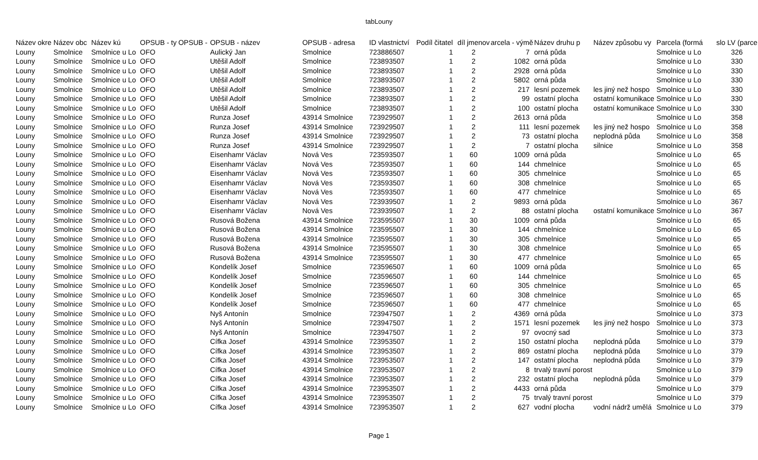tabLouny
| Název okre | Název obc | Název kú | OPSUB - ty | OPSUB - | OPSUB - název | OPSUB - adresa | ID vlastnictví | Podíl čitatel | díl jmenov | arcela - výmě | Název druhu p | Název způsobu vy | Parcela (formá | slo LV (parce |
| --- | --- | --- | --- | --- | --- | --- | --- | --- | --- | --- | --- | --- | --- | --- |
| Louny | Smolnice | Smolnice u Lo | OFO | | Aulický Jan | Smolnice | 723886507 | 1 | 2 | 7 | orná půda | | Smolnice u Lo | 326 |
| Louny | Smolnice | Smolnice u Lo | OFO | | Utěšil Adolf | Smolnice | 723893507 | 1 | 2 | 1082 | orná půda | | Smolnice u Lo | 330 |
| Louny | Smolnice | Smolnice u Lo | OFO | | Utěšil Adolf | Smolnice | 723893507 | 1 | 2 | 2928 | orná půda | | Smolnice u Lo | 330 |
| Louny | Smolnice | Smolnice u Lo | OFO | | Utěšil Adolf | Smolnice | 723893507 | 1 | 2 | 5802 | orná půda | | Smolnice u Lo | 330 |
| Louny | Smolnice | Smolnice u Lo | OFO | | Utěšil Adolf | Smolnice | 723893507 | 1 | 2 | 217 | lesní pozemek | les jiný než hospo | Smolnice u Lo | 330 |
| Louny | Smolnice | Smolnice u Lo | OFO | | Utěšil Adolf | Smolnice | 723893507 | 1 | 2 | 99 | ostatní plocha | ostatní komunikace | Smolnice u Lo | 330 |
| Louny | Smolnice | Smolnice u Lo | OFO | | Utěšil Adolf | Smolnice | 723893507 | 1 | 2 | 100 | ostatní plocha | ostatní komunikace | Smolnice u Lo | 330 |
| Louny | Smolnice | Smolnice u Lo | OFO | | Runza Josef | 43914 Smolnice | 723929507 | 1 | 2 | 2613 | orná půda | | Smolnice u Lo | 358 |
| Louny | Smolnice | Smolnice u Lo | OFO | | Runza Josef | 43914 Smolnice | 723929507 | 1 | 2 | 111 | lesní pozemek | les jiný než hospo | Smolnice u Lo | 358 |
| Louny | Smolnice | Smolnice u Lo | OFO | | Runza Josef | 43914 Smolnice | 723929507 | 1 | 2 | 73 | ostatní plocha | neplodná půda | Smolnice u Lo | 358 |
| Louny | Smolnice | Smolnice u Lo | OFO | | Runza Josef | 43914 Smolnice | 723929507 | 1 | 2 | 7 | ostatní plocha | silnice | Smolnice u Lo | 358 |
| Louny | Smolnice | Smolnice u Lo | OFO | | Eisenhamr Václav | Nová Ves | 723593507 | 1 | 60 | 1009 | orná půda | | Smolnice u Lo | 65 |
| Louny | Smolnice | Smolnice u Lo | OFO | | Eisenhamr Václav | Nová Ves | 723593507 | 1 | 60 | 144 | chmelnice | | Smolnice u Lo | 65 |
| Louny | Smolnice | Smolnice u Lo | OFO | | Eisenhamr Václav | Nová Ves | 723593507 | 1 | 60 | 305 | chmelnice | | Smolnice u Lo | 65 |
| Louny | Smolnice | Smolnice u Lo | OFO | | Eisenhamr Václav | Nová Ves | 723593507 | 1 | 60 | 308 | chmelnice | | Smolnice u Lo | 65 |
| Louny | Smolnice | Smolnice u Lo | OFO | | Eisenhamr Václav | Nová Ves | 723593507 | 1 | 60 | 477 | chmelnice | | Smolnice u Lo | 65 |
| Louny | Smolnice | Smolnice u Lo | OFO | | Eisenhamr Václav | Nová Ves | 723939507 | 1 | 2 | 9893 | orná půda | | Smolnice u Lo | 367 |
| Louny | Smolnice | Smolnice u Lo | OFO | | Eisenhamr Václav | Nová Ves | 723939507 | 1 | 2 | 88 | ostatní plocha | ostatní komunikace | Smolnice u Lo | 367 |
| Louny | Smolnice | Smolnice u Lo | OFO | | Rusová Božena | 43914 Smolnice | 723595507 | 1 | 30 | 1009 | orná půda | | Smolnice u Lo | 65 |
| Louny | Smolnice | Smolnice u Lo | OFO | | Rusová Božena | 43914 Smolnice | 723595507 | 1 | 30 | 144 | chmelnice | | Smolnice u Lo | 65 |
| Louny | Smolnice | Smolnice u Lo | OFO | | Rusová Božena | 43914 Smolnice | 723595507 | 1 | 30 | 305 | chmelnice | | Smolnice u Lo | 65 |
| Louny | Smolnice | Smolnice u Lo | OFO | | Rusová Božena | 43914 Smolnice | 723595507 | 1 | 30 | 308 | chmelnice | | Smolnice u Lo | 65 |
| Louny | Smolnice | Smolnice u Lo | OFO | | Rusová Božena | 43914 Smolnice | 723595507 | 1 | 30 | 477 | chmelnice | | Smolnice u Lo | 65 |
| Louny | Smolnice | Smolnice u Lo | OFO | | Kondelík Josef | Smolnice | 723596507 | 1 | 60 | 1009 | orná půda | | Smolnice u Lo | 65 |
| Louny | Smolnice | Smolnice u Lo | OFO | | Kondelík Josef | Smolnice | 723596507 | 1 | 60 | 144 | chmelnice | | Smolnice u Lo | 65 |
| Louny | Smolnice | Smolnice u Lo | OFO | | Kondelík Josef | Smolnice | 723596507 | 1 | 60 | 305 | chmelnice | | Smolnice u Lo | 65 |
| Louny | Smolnice | Smolnice u Lo | OFO | | Kondelík Josef | Smolnice | 723596507 | 1 | 60 | 308 | chmelnice | | Smolnice u Lo | 65 |
| Louny | Smolnice | Smolnice u Lo | OFO | | Kondelík Josef | Smolnice | 723596507 | 1 | 60 | 477 | chmelnice | | Smolnice u Lo | 65 |
| Louny | Smolnice | Smolnice u Lo | OFO | | Nyš Antonín | Smolnice | 723947507 | 1 | 2 | 4369 | orná půda | | Smolnice u Lo | 373 |
| Louny | Smolnice | Smolnice u Lo | OFO | | Nyš Antonín | Smolnice | 723947507 | 1 | 2 | 1571 | lesní pozemek | les jiný než hospo | Smolnice u Lo | 373 |
| Louny | Smolnice | Smolnice u Lo | OFO | | Nyš Antonín | Smolnice | 723947507 | 1 | 2 | 97 | ovocný sad | | Smolnice u Lo | 373 |
| Louny | Smolnice | Smolnice u Lo | OFO | | Cífka Josef | 43914 Smolnice | 723953507 | 1 | 2 | 150 | ostatní plocha | neplodná půda | Smolnice u Lo | 379 |
| Louny | Smolnice | Smolnice u Lo | OFO | | Cífka Josef | 43914 Smolnice | 723953507 | 1 | 2 | 869 | ostatní plocha | neplodná půda | Smolnice u Lo | 379 |
| Louny | Smolnice | Smolnice u Lo | OFO | | Cífka Josef | 43914 Smolnice | 723953507 | 1 | 2 | 147 | ostatní plocha | neplodná půda | Smolnice u Lo | 379 |
| Louny | Smolnice | Smolnice u Lo | OFO | | Cífka Josef | 43914 Smolnice | 723953507 | 1 | 2 | 8 | trvalý travní porost | | Smolnice u Lo | 379 |
| Louny | Smolnice | Smolnice u Lo | OFO | | Cífka Josef | 43914 Smolnice | 723953507 | 1 | 2 | 232 | ostatní plocha | neplodná půda | Smolnice u Lo | 379 |
| Louny | Smolnice | Smolnice u Lo | OFO | | Cífka Josef | 43914 Smolnice | 723953507 | 1 | 2 | 4433 | orná půda | | Smolnice u Lo | 379 |
| Louny | Smolnice | Smolnice u Lo | OFO | | Cífka Josef | 43914 Smolnice | 723953507 | 1 | 2 | 75 | trvalý travní porost | | Smolnice u Lo | 379 |
| Louny | Smolnice | Smolnice u Lo | OFO | | Cífka Josef | 43914 Smolnice | 723953507 | 1 | 2 | 627 | vodní plocha | vodní nádrž umělá | Smolnice u Lo | 379 |
Page 1